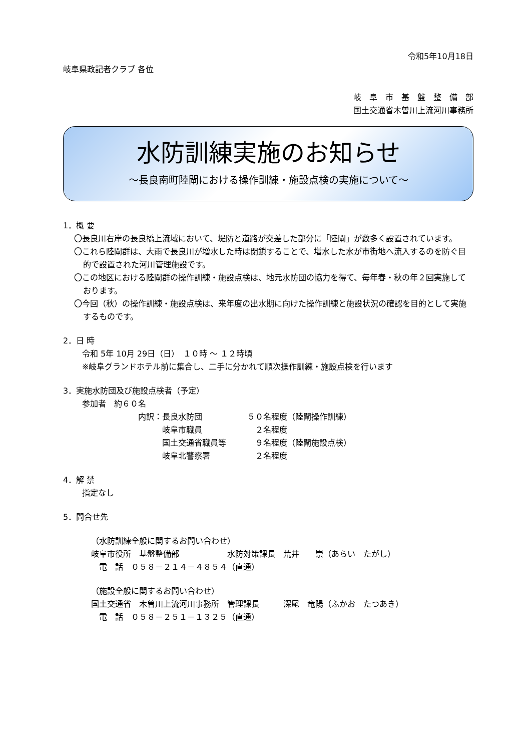令和5年10月18日
岐阜県政記者クラブ 各位
岐　阜　市　基　盤　整　備　部
国土交通省木曽川上流河川事務所
水防訓練実施のお知らせ
～長良南町陸閘における操作訓練・施設点検の実施について～
1．概 要
〇長良川右岸の長良橋上流域において、堤防と道路が交差した部分に「陸閘」が数多く設置されています。
〇これら陸閘群は、大雨で長良川が増水した時は閉鎖することで、増水した水が市街地へ流入するのを防ぐ目的で設置された河川管理施設です。
〇この地区における陸閘群の操作訓練・施設点検は、地元水防団の協力を得て、毎年春・秋の年２回実施しております。
〇今回（秋）の操作訓練・施設点検は、来年度の出水期に向けた操作訓練と施設状況の確認を目的として実施するものです。
2．日 時
令和 5年 10月 29日（日）　１０時 ～ １２時頃
※岐阜グランドホテル前に集合し、二手に分かれて順次操作訓練・施設点検を行います
3．実施水防団及び施設点検者（予定）
参加者　約６０名
| 内訳： | 長良水防団 | ５０名程度（陸閘操作訓練） |
| | 岐阜市職員 | ２名程度 |
| | 国土交通省職員等 | ９名程度（陸閘施設点検） |
| | 岐阜北警察署 | ２名程度 |
4．解 禁
指定なし
5．問合せ先
（水防訓練全般に関するお問い合わせ）
岐阜市役所　基盤整備部　　　　　　水防対策課長　荒井　　崇（あらい　たがし）
　電　話　０５８－２１４－４８５４（直通）
（施設全般に関するお問い合わせ）
国土交通省　木曽川上流河川事務所　管理課長　　　深尾　竜陽（ふかお　たつあき）
　電　話　０５８－２５１－１３２５（直通）